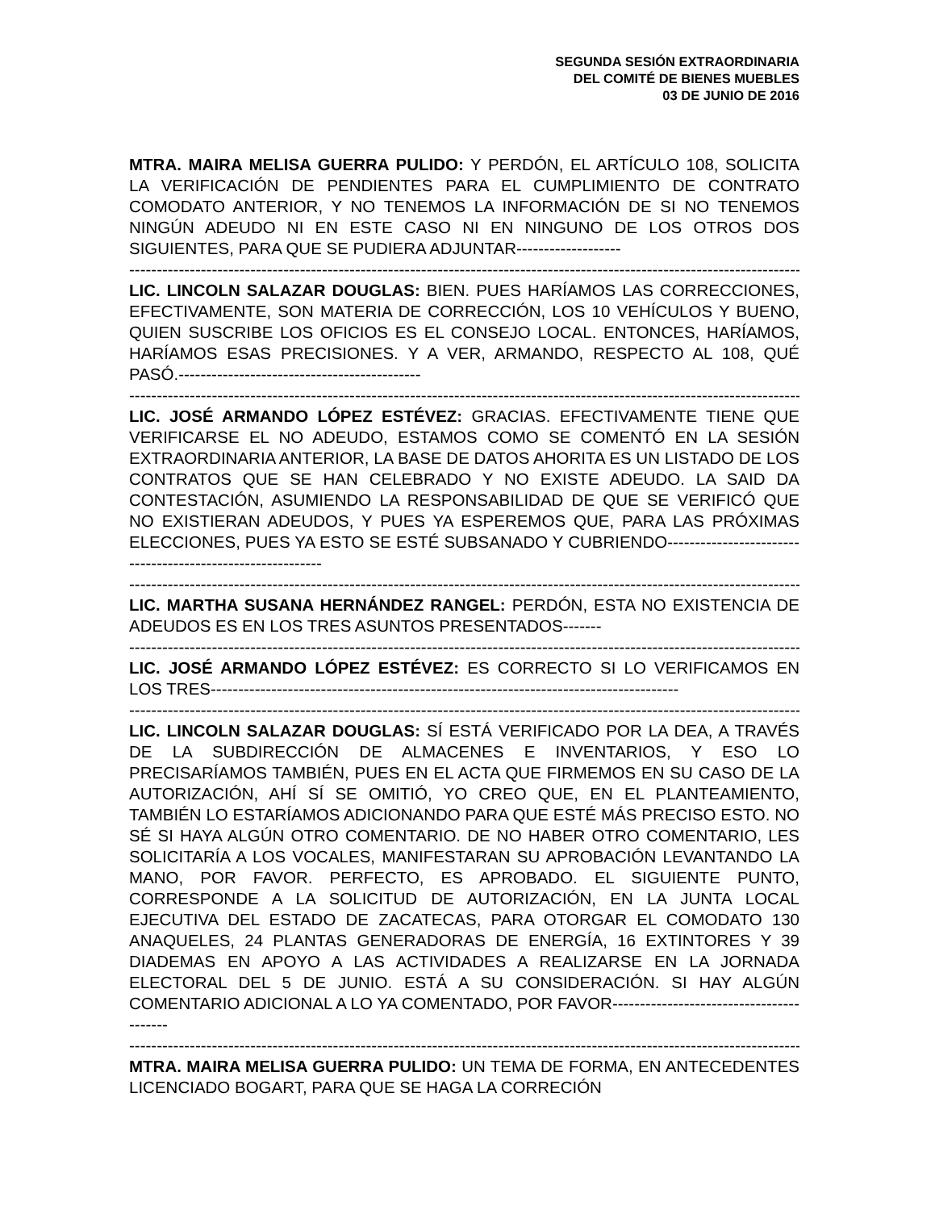SEGUNDA SESIÓN EXTRAORDINARIA
DEL COMITÉ DE BIENES MUEBLES
03 DE JUNIO DE 2016
MTRA. MAIRA MELISA GUERRA PULIDO: Y PERDÓN, EL ARTÍCULO 108, SOLICITA LA VERIFICACIÓN DE PENDIENTES PARA EL CUMPLIMIENTO DE CONTRATO COMODATO ANTERIOR, Y NO TENEMOS LA INFORMACIÓN DE SI NO TENEMOS NINGÚN ADEUDO NI EN ESTE CASO NI EN NINGUNO DE LOS OTROS DOS SIGUIENTES, PARA QUE SE PUDIERA ADJUNTAR-------------------
--------------------------------------------------------------------------------------------------------------------------------
LIC. LINCOLN SALAZAR DOUGLAS: BIEN. PUES HARÍAMOS LAS CORRECCIONES, EFECTIVAMENTE, SON MATERIA DE CORRECCIÓN, LOS 10 VEHÍCULOS Y BUENO, QUIEN SUSCRIBE LOS OFICIOS ES EL CONSEJO LOCAL. ENTONCES, HARÍAMOS, HARÍAMOS ESAS PRECISIONES. Y A VER, ARMANDO, RESPECTO AL 108, QUÉ PASÓ.--------------------------------------------
--------------------------------------------------------------------------------------------------------------------------------
LIC. JOSÉ ARMANDO LÓPEZ ESTÉVEZ: GRACIAS. EFECTIVAMENTE TIENE QUE VERIFICARSE EL NO ADEUDO, ESTAMOS COMO SE COMENTÓ EN LA SESIÓN EXTRAORDINARIA ANTERIOR, LA BASE DE DATOS AHORITA ES UN LISTADO DE LOS CONTRATOS QUE SE HAN CELEBRADO Y NO EXISTE ADEUDO. LA SAID DA CONTESTACIÓN, ASUMIENDO LA RESPONSABILIDAD DE QUE SE VERIFICÓ QUE NO EXISTIERAN ADEUDOS, Y PUES YA ESPEREMOS QUE, PARA LAS PRÓXIMAS ELECCIONES, PUES YA ESTO SE ESTÉ SUBSANADO Y CUBRIENDO-----------------------------------------------------------
--------------------------------------------------------------------------------------------------------------------------------
LIC. MARTHA SUSANA HERNÁNDEZ RANGEL: PERDÓN, ESTA NO EXISTENCIA DE ADEUDOS ES EN LOS TRES ASUNTOS PRESENTADOS-------
--------------------------------------------------------------------------------------------------------------------------------
LIC. JOSÉ ARMANDO LÓPEZ ESTÉVEZ: ES CORRECTO SI LO VERIFICAMOS EN LOS TRES-------------------------------------------------------------------------------------
--------------------------------------------------------------------------------------------------------------------------------
LIC. LINCOLN SALAZAR DOUGLAS: SÍ ESTÁ VERIFICADO POR LA DEA, A TRAVÉS DE LA SUBDIRECCIÓN DE ALMACENES E INVENTARIOS, Y ESO LO PRECISARÍAMOS TAMBIÉN, PUES EN EL ACTA QUE FIRMEMOS EN SU CASO DE LA AUTORIZACIÓN, AHÍ SÍ SE OMITIÓ, YO CREO QUE, EN EL PLANTEAMIENTO, TAMBIÉN LO ESTARÍAMOS ADICIONANDO PARA QUE ESTÉ MÁS PRECISO ESTO. NO SÉ SI HAYA ALGÚN OTRO COMENTARIO. DE NO HABER OTRO COMENTARIO, LES SOLICITARÍA A LOS VOCALES, MANIFESTARAN SU APROBACIÓN LEVANTANDO LA MANO, POR FAVOR. PERFECTO, ES APROBADO. EL SIGUIENTE PUNTO, CORRESPONDE A LA SOLICITUD DE AUTORIZACIÓN, EN LA JUNTA LOCAL EJECUTIVA DEL ESTADO DE ZACATECAS, PARA OTORGAR EL COMODATO 130 ANAQUELES, 24 PLANTAS GENERADORAS DE ENERGÍA, 16 EXTINTORES Y 39 DIADEMAS EN APOYO A LAS ACTIVIDADES A REALIZARSE EN LA JORNADA ELECTORAL DEL 5 DE JUNIO. ESTÁ A SU CONSIDERACIÓN. SI HAY ALGÚN COMENTARIO ADICIONAL A LO YA COMENTADO, POR FAVOR-----------------------------------------
--------------------------------------------------------------------------------------------------------------------------------
MTRA. MAIRA MELISA GUERRA PULIDO: UN TEMA DE FORMA, EN ANTECEDENTES LICENCIADO BOGART, PARA QUE SE HAGA LA CORRECIÓN